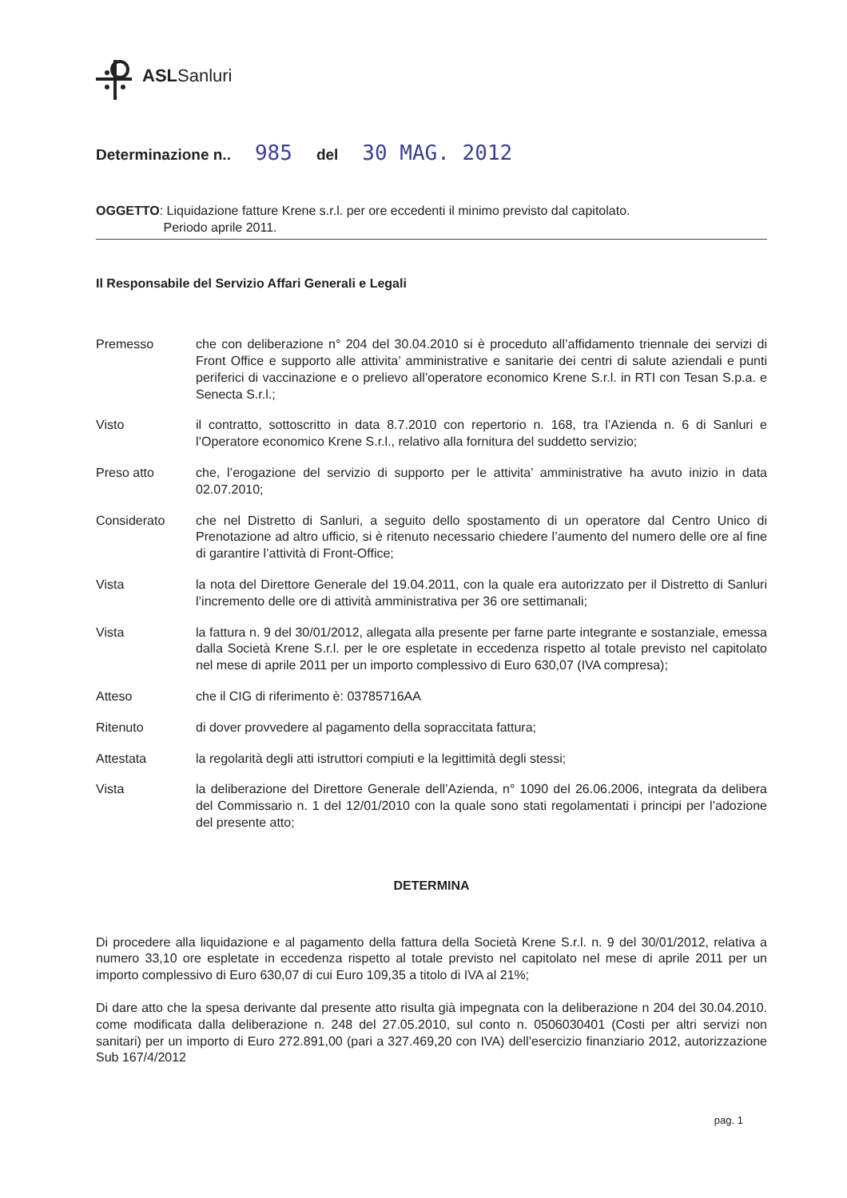ASLSanluri
Determinazione n.. 985 del 30 MAG. 2012
OGGETTO: Liquidazione fatture Krene s.r.l. per ore eccedenti il minimo previsto dal capitolato.
Periodo aprile 2011.
Il Responsabile del Servizio Affari Generali e Legali
| Premesso | che con deliberazione n° 204 del 30.04.2010 si è proceduto all’affidamento triennale dei servizi di Front Office e supporto alle attivita’ amministrative e sanitarie dei centri di salute aziendali e punti periferici di vaccinazione e o prelievo all’operatore economico Krene S.r.l. in RTI con Tesan S.p.a. e Senecta S.r.l.; |
| Visto | il contratto, sottoscritto in data 8.7.2010 con repertorio n. 168, tra l’Azienda n. 6 di Sanluri e l’Operatore economico Krene S.r.l., relativo alla fornitura del suddetto servizio; |
| Preso atto | che, l’erogazione del servizio di supporto per le attivita’ amministrative ha avuto inizio in data 02.07.2010; |
| Considerato | che nel Distretto di Sanluri, a seguito dello spostamento di un operatore dal Centro Unico di Prenotazione ad altro ufficio, si è ritenuto necessario chiedere l’aumento del numero delle ore al fine di garantire l’attività di Front-Office; |
| Vista | la nota del Direttore Generale del 19.04.2011, con la quale era autorizzato per il Distretto di Sanluri l’incremento delle ore di attività amministrativa per 36 ore settimanali; |
| Vista | la fattura n. 9 del 30/01/2012, allegata alla presente per farne parte integrante e sostanziale, emessa dalla Società Krene S.r.l. per le ore espletate in eccedenza rispetto al totale previsto nel capitolato nel mese di aprile 2011 per un importo complessivo di Euro 630,07 (IVA compresa); |
| Atteso | che il CIG di riferimento è: 03785716AA |
| Ritenuto | di dover provvedere al pagamento della sopraccitata fattura; |
| Attestata | la regolarità degli atti istruttori compiuti e la legittimità degli stessi; |
| Vista | la deliberazione del Direttore Generale dell’Azienda, n° 1090 del 26.06.2006, integrata da delibera del Commissario n. 1 del 12/01/2010 con la quale sono stati regolamentati i principi per l’adozione del presente atto; |
DETERMINA
Di procedere alla liquidazione e al pagamento della fattura della Società Krene S.r.l. n. 9 del 30/01/2012, relativa a numero 33,10 ore espletate in eccedenza rispetto al totale previsto nel capitolato nel mese di aprile 2011 per un importo complessivo di Euro 630,07 di cui Euro 109,35 a titolo di IVA al 21%;
Di dare atto che la spesa derivante dal presente atto risulta già impegnata con la deliberazione n 204 del 30.04.2010. come modificata dalla deliberazione n. 248 del 27.05.2010, sul conto n. 0506030401 (Costi per altri servizi non sanitari) per un importo di Euro 272.891,00 (pari a 327.469,20 con IVA) dell’esercizio finanziario 2012, autorizzazione Sub 167/4/2012
pag. 1